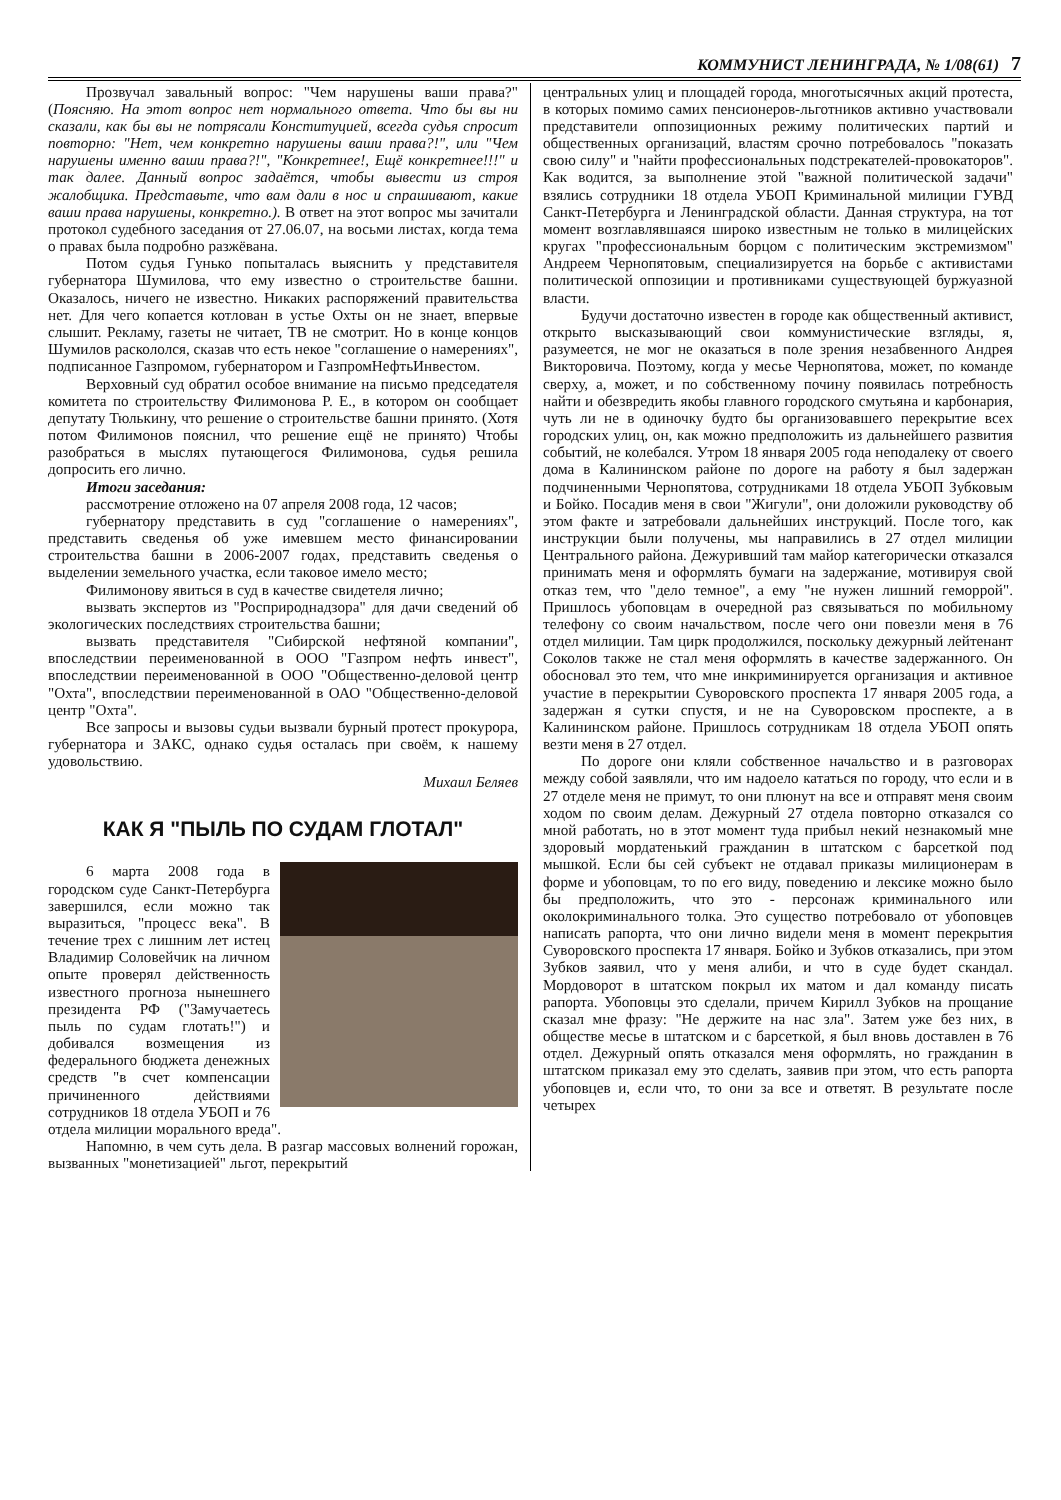КОММУНИСТ ЛЕНИНГРАДА, № 1/08(61) 7
Прозвучал завальный вопрос: "Чем нарушены ваши права?" (Поясняю. На этот вопрос нет нормального ответа. Что бы вы ни сказали, как бы вы не потрясали Конституцией, всегда судья спросит повторно: "Нет, чем конкретно нарушены ваши права?!", или "Чем нарушены именно ваши права?!", "Конкретнее!, Ещё конкретнее!!!" и так далее. Данный вопрос задаётся, чтобы вывести из строя жалобщика. Представьте, что вам дали в нос и спрашивают, какие ваши права нарушены, конкретно.). В ответ на этот вопрос мы зачитали протокол судебного заседания от 27.06.07, на восьми листах, когда тема о правах была подробно разжёвана.
Потом судья Гунько попыталась выяснить у представителя губернатора Шумилова, что ему известно о строительстве башни. Оказалось, ничего не известно. Никаких распоряжений правительства нет. Для чего копается котлован в устье Охты он не знает, впервые слышит. Рекламу, газеты не читает, ТВ не смотрит. Но в конце концов Шумилов раскололся, сказав что есть некое "соглашение о намерениях", подписанное Газпромом, губернатором и ГазпромНефтьИнвестом.
Верховный суд обратил особое внимание на письмо председателя комитета по строительству Филимонова Р. Е., в котором он сообщает депутату Тюлькину, что решение о строительстве башни принято. (Хотя потом Филимонов пояснил, что решение ещё не принято) Чтобы разобраться в мыслях путающегося Филимонова, судья решила допросить его лично.
Итоги заседания:
рассмотрение отложено на 07 апреля 2008 года, 12 часов;
губернатору представить в суд "соглашение о намерениях", представить сведенья об уже имевшем место финансировании строительства башни в 2006-2007 годах, представить сведенья о выделении земельного участка, если таковое имело место;
Филимонову явиться в суд в качестве свидетеля лично;
вызвать экспертов из "Росприроднадзора" для дачи сведений об экологических последствиях строительства башни;
вызвать представителя "Сибирской нефтяной компании", впоследствии переименованной в ООО "Газпром нефть инвест", впоследствии переименованной в ООО "Общественно-деловой центр "Охта", впоследствии переименованной в ОАО "Общественно-деловой центр "Охта".
Все запросы и вызовы судьи вызвали бурный протест прокурора, губернатора и ЗАКС, однако судья осталась при своём, к нашему удовольствию.
Михаил Беляев
КАК Я "ПЫЛЬ ПО СУДАМ ГЛОТАЛ"
6 марта 2008 года в городском суде Санкт-Петербурга завершился, если можно так выразиться, "процесс века". В течение трех с лишним лет истец Владимир Соловейчик на личном опыте проверял действенность известного прогноза нынешнего президента РФ ("Замучаетесь пыль по судам глотать!") и добивался возмещения из федерального бюджета денежных средств "в счет компенсации причиненного действиями сотрудников 18 отдела УБОП и 76 отдела милиции морального вреда".
Напомню, в чем суть дела. В разгар массовых волнений горожан, вызванных "монетизацией" льгот, перекрытий
центральных улиц и площадей города, многотысячных акций протеста, в которых помимо самих пенсионеров-льготников активно участвовали представители оппозиционных режиму политических партий и общественных организаций, властям срочно потребовалось "показать свою силу" и "найти профессиональных подстрекателей-провокаторов". Как водится, за выполнение этой "важной политической задачи" взялись сотрудники 18 отдела УБОП Криминальной милиции ГУВД Санкт-Петербурга и Ленинградской области. Данная структура, на тот момент возглавлявшаяся широко известным не только в милицейских кругах "профессиональным борцом с политическим экстремизмом" Андреем Чернопятовым, специализируется на борьбе с активистами политической оппозиции и противниками существующей буржуазной власти.
Будучи достаточно известен в городе как общественный активист, открыто высказывающий свои коммунистические взгляды, я, разумеется, не мог не оказаться в поле зрения незабвенного Андрея Викторовича. Поэтому, когда у месье Чернопятова, может, по команде сверху, а, может, и по собственному почину появилась потребность найти и обезвредить якобы главного городского смутьяна и карбонария, чуть ли не в одиночку будто бы организовавшего перекрытие всех городских улиц, он, как можно предположить из дальнейшего развития событий, не колебался. Утром 18 января 2005 года неподалеку от своего дома в Калининском районе по дороге на работу я был задержан подчиненными Чернопятова, сотрудниками 18 отдела УБОП Зубковым и Бойко. Посадив меня в свои "Жигули", они доложили руководству об этом факте и затребовали дальнейших инструкций. После того, как инструкции были получены, мы направились в 27 отдел милиции Центрального района. Дежуривший там майор категорически отказался принимать меня и оформлять бумаги на задержание, мотивируя свой отказ тем, что "дело темное", а ему "не нужен лишний геморрой". Пришлось убоповцам в очередной раз связываться по мобильному телефону со своим начальством, после чего они повезли меня в 76 отдел милиции. Там цирк продолжился, поскольку дежурный лейтенант Соколов также не стал меня оформлять в качестве задержанного. Он обосновал это тем, что мне инкриминируется организация и активное участие в перекрытии Суворовского проспекта 17 января 2005 года, а задержан я сутки спустя, и не на Суворовском проспекте, а в Калининском районе. Пришлось сотрудникам 18 отдела УБОП опять везти меня в 27 отдел.
По дороге они кляли собственное начальство и в разговорах между собой заявляли, что им надоело кататься по городу, что если и в 27 отделе меня не примут, то они плюнут на все и отправят меня своим ходом по своим делам. Дежурный 27 отдела повторно отказался со мной работать, но в этот момент туда прибыл некий незнакомый мне здоровый мордатенький гражданин в штатском с барсеткой под мышкой. Если бы сей субъект не отдавал приказы милиционерам в форме и убоповцам, то по его виду, поведению и лексике можно было бы предположить, что это - персонаж криминального или околокриминального толка. Это существо потребовало от убоповцев написать рапорта, что они лично видели меня в момент перекрытия Суворовского проспекта 17 января. Бойко и Зубков отказались, при этом Зубков заявил, что у меня алиби, и что в суде будет скандал. Мордоворот в штатском покрыл их матом и дал команду писать рапорта. Убоповцы это сделали, причем Кирилл Зубков на прощание сказал мне фразу: "Не держите на нас зла". Затем уже без них, в обществе месье в штатском и с барсеткой, я был вновь доставлен в 76 отдел. Дежурный опять отказался меня оформлять, но гражданин в штатском приказал ему это сделать, заявив при этом, что есть рапорта убоповцев и, если что, то они за все и ответят. В результате после четырех